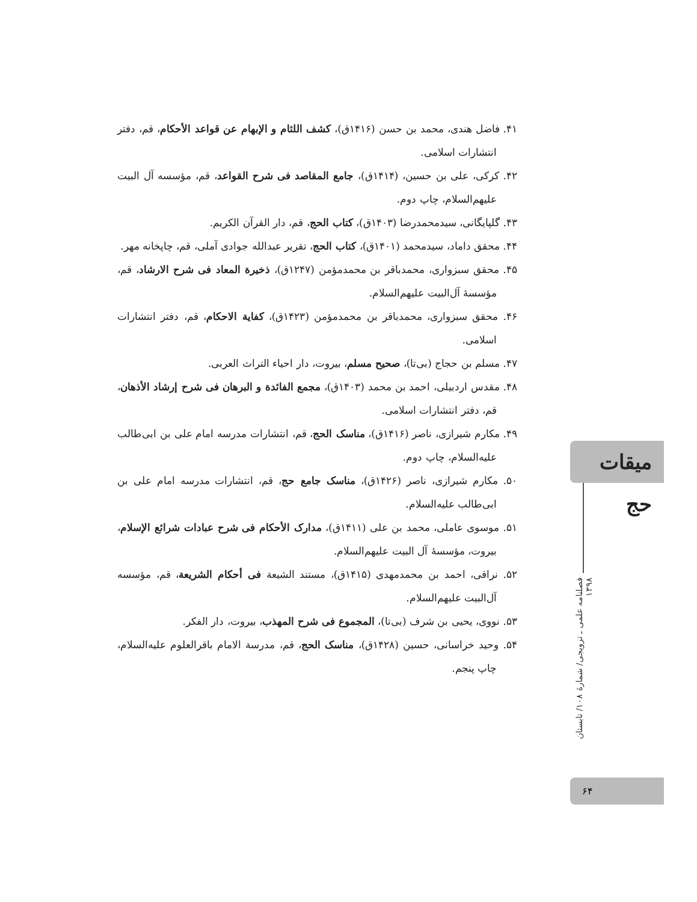۴۱. فاضل هندی، محمد بن حسن (۱۴۱۶ق)، کشف اللثام و الإبهام عن قواعد الأحکام، قم، دفتر انتشارات اسلامی.
۴۲. کرکی، علی بن حسین، (۱۴۱۴ق)، جامع المقاصد فی شرح القواعد، قم، مؤسسه آل البیت علیهم‌السلام، چاپ دوم.
۴۳. گلپایگانی، سیدمحمدرضا (۱۴۰۳ق)، کتاب الحج، قم، دار القرآن الکریم.
۴۴. محقق داماد، سیدمحمد (۱۴۰۱ق)، کتاب الحج، تقریر عبدالله جوادی آملی، قم، چاپخانه مهر.
۴۵. محقق سبزواری، محمدباقر بن محمدمؤمن (۱۲۴۷ق)، ذخیرة المعاد فی شرح الارشاد، قم، مؤسسهٔ آل‌البیت علیهم‌السلام.
۴۶. محقق سبزواری، محمدباقر بن محمدمؤمن (۱۴۲۳ق)، کفایة الاحکام، قم، دفتر انتشارات اسلامی.
۴۷. مسلم بن حجاج (بی‌تا)، صحیح مسلم، بیروت، دار احیاء التراث العربی.
۴۸. مقدس اردبیلی، احمد بن محمد (۱۴۰۳ق)، مجمع الفائدة و البرهان فی شرح إرشاد الأذهان، قم، دفتر انتشارات اسلامی.
۴۹. مکارم شیرازی، ناصر (۱۴۱۶ق)، مناسک الحج، قم، انتشارات مدرسه امام علی بن ابی‌طالب علیه‌السلام، چاپ دوم.
۵۰. مکارم شیرازی، ناصر (۱۴۲۶ق)، مناسک جامع حج، قم، انتشارات مدرسه امام علی بن ابی‌طالب علیه‌السلام.
۵۱. موسوی عاملی، محمد بن علی (۱۴۱۱ق)، مدارک الأحکام فی شرح عبادات شرائع الإسلام، بیروت، مؤسسهٔ آل البیت علیهم‌السلام.
۵۲. نراقی، احمد بن محمدمهدی (۱۴۱۵ق)، مستند الشیعة فی أحکام الشریعة، قم، مؤسسه آل‌البیت علیهم‌السلام.
۵۳. نووی، یحیی بن شرف (بی‌تا)، المجموع فی شرح المهذب، بیروت، دار الفکر.
۵۴. وحید خراسانی، حسین (۱۴۲۸ق)، مناسک الحج، قم، مدرسة الامام باقرالعلوم علیه‌السلام، چاپ پنجم.
میقات حج
فصلنامه علمی ـ ترویجی/ شمارهٔ ۱۰۸/ تابستان ۱۳۹۸
۶۴